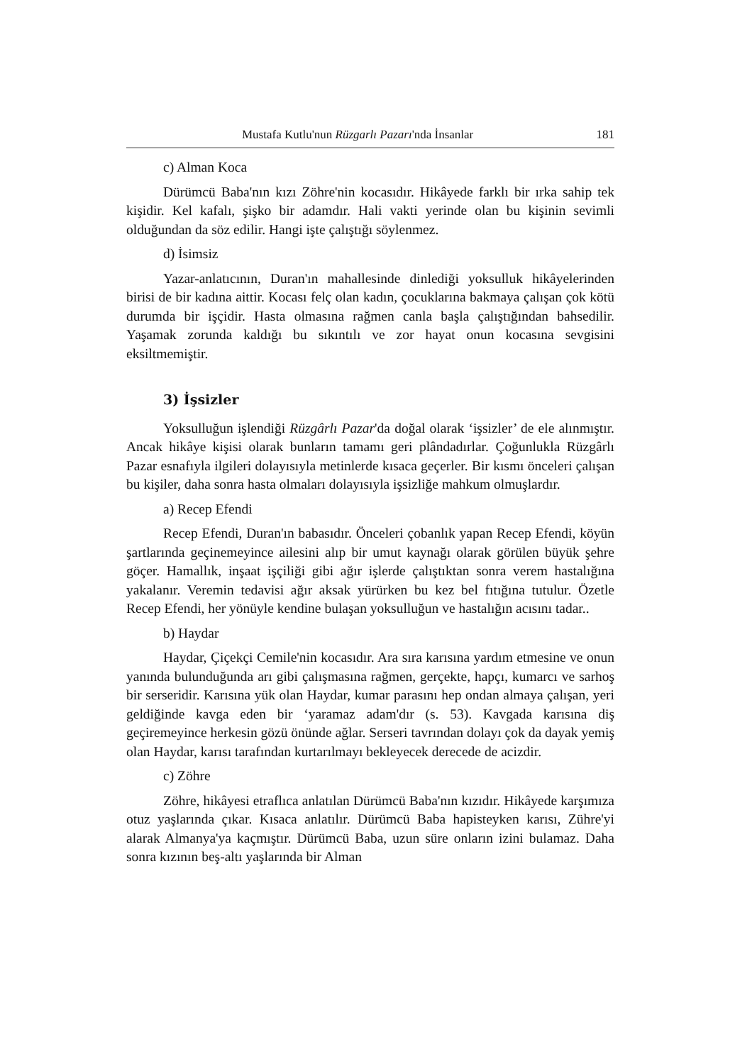Mustafa Kutlu'nun Rüzgarlı Pazarı'nda İnsanlar 181
c) Alman Koca
Dürümcü Baba'nın kızı Zöhre'nin kocasıdır. Hikâyede farklı bir ırka sahip tek kişidir. Kel kafalı, şişko bir adamdır. Hali vakti yerinde olan bu kişinin sevimli olduğundan da söz edilir. Hangi işte çalıştığı söylenmez.
d) İsimsiz
Yazar-anlatıcının, Duran'ın mahallesinde dinlediği yoksulluk hikâyelerinden birisi de bir kadına aittir. Kocası felç olan kadın, çocuklarına bakmaya çalışan çok kötü durumda bir işçidir. Hasta olmasına rağmen canla başla çalıştığından bahsedilir. Yaşamak zorunda kaldığı bu sıkıntılı ve zor hayat onun kocasına sevgisini eksiltmemiştir.
3) İşsizler
Yoksulluğun işlendiği Rüzgârlı Pazar'da doğal olarak ‘işsizler’ de ele alınmıştır. Ancak hikâye kişisi olarak bunların tamamı geri plândadırlar. Çoğunlukla Rüzgârlı Pazar esnafıyla ilgileri dolayısıyla metinlerde kısaca geçerler. Bir kısmı önceleri çalışan bu kişiler, daha sonra hasta olmaları dolayısıyla işsizliğe mahkum olmuşlardır.
a) Recep Efendi
Recep Efendi, Duran'ın babasıdır. Önceleri çobanlık yapan Recep Efendi, köyün şartlarında geçinemeyince ailesini alıp bir umut kaynağı olarak görülen büyük şehre göçer. Hamallık, inşaat işçiliği gibi ağır işlerde çalıştıktan sonra verem hastalığına yakalanır. Veremin tedavisi ağır aksak yürürken bu kez bel fıtığına tutulur. Özetle Recep Efendi, her yönüyle kendine bulaşan yoksulluğun ve hastalığın acısını tadar..
b) Haydar
Haydar, Çiçekçi Cemile'nin kocasıdır. Ara sıra karısına yardım etmesine ve onun yanında bulunduğunda arı gibi çalışmasına rağmen, gerçekte, hapçı, kumarcı ve sarhoş bir serseridir. Karısına yük olan Haydar, kumar parasını hep ondan almaya çalışan, yeri geldiğinde kavga eden bir ‘yaramaz adam'dır (s. 53). Kavgada karısına diş geçiremeyince herkesin gözü önünde ağlar. Serseri tavrından dolayı çok da dayak yemiş olan Haydar, karısı tarafından kurtarılmayı bekleyecek derecede de acizdir.
c) Zöhre
Zöhre, hikâyesi etraflıca anlatılan Dürümcü Baba'nın kızıdır. Hikâyede karşımıza otuz yaşlarında çıkar. Kısaca anlatılır. Dürümcü Baba hapisteyken karısı, Zühre'yi alarak Almanya'ya kaçmıştır. Dürümcü Baba, uzun süre onların izini bulamaz. Daha sonra kızının beş-altı yaşlarında bir Alman